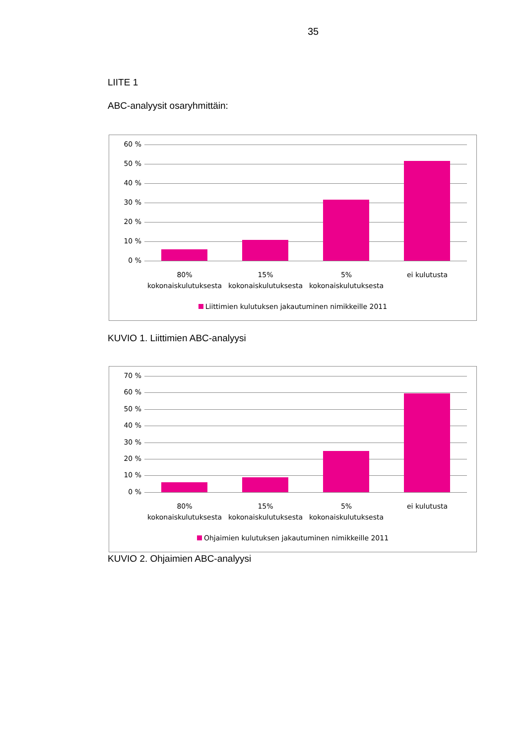35
LIITE 1
ABC-analyysit osaryhmittäin:
60 %
50 %
40 %
30 %
20 %
10 %
0 %
80% kokonaiskulutuksesta
15% kokonaiskulutuksesta
5% kokonaiskulutuksesta
ei kulutusta
Liittimien kulutuksen jakautuminen nimikkeille 2011
KUVIO 1. Liittimien ABC-analyysi
70 %
60 %
50 %
40 %
30 %
20 %
10 %
0 %
80% kokonaiskulutuksesta
15% kokonaiskulutuksesta
5% kokonaiskulutuksesta
ei kulutusta
Ohjaimien kulutuksen jakautuminen nimikkeille 2011
KUVIO 2. Ohjaimien ABC-analyysi